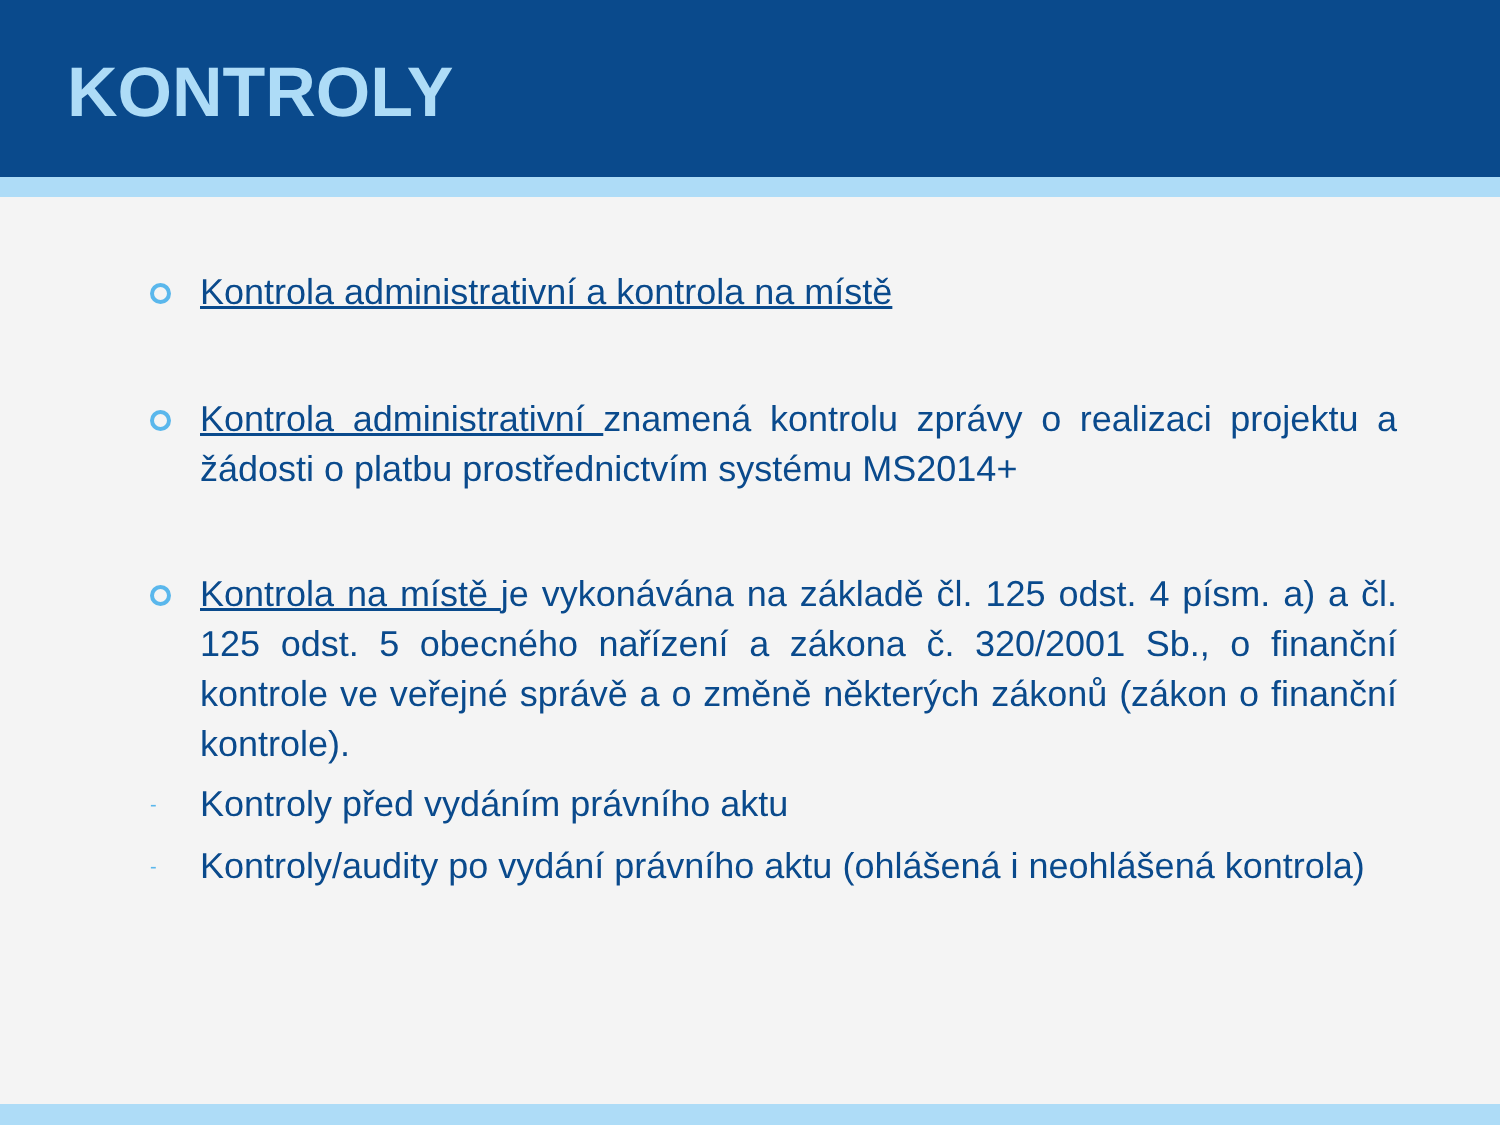KONTROLY
Kontrola administrativní a kontrola na místě
Kontrola administrativní znamená kontrolu zprávy o realizaci projektu a žádosti o platbu prostřednictvím systému MS2014+
Kontrola na místě je vykonávána na základě čl. 125 odst. 4 písm. a) a čl. 125 odst. 5 obecného nařízení a zákona č. 320/2001 Sb., o finanční kontrole ve veřejné správě a o změně některých zákonů (zákon o finanční kontrole).
-
Kontroly před vydáním právního aktu
-
Kontroly/audity po vydání právního aktu (ohlášená i neohlášená kontrola)